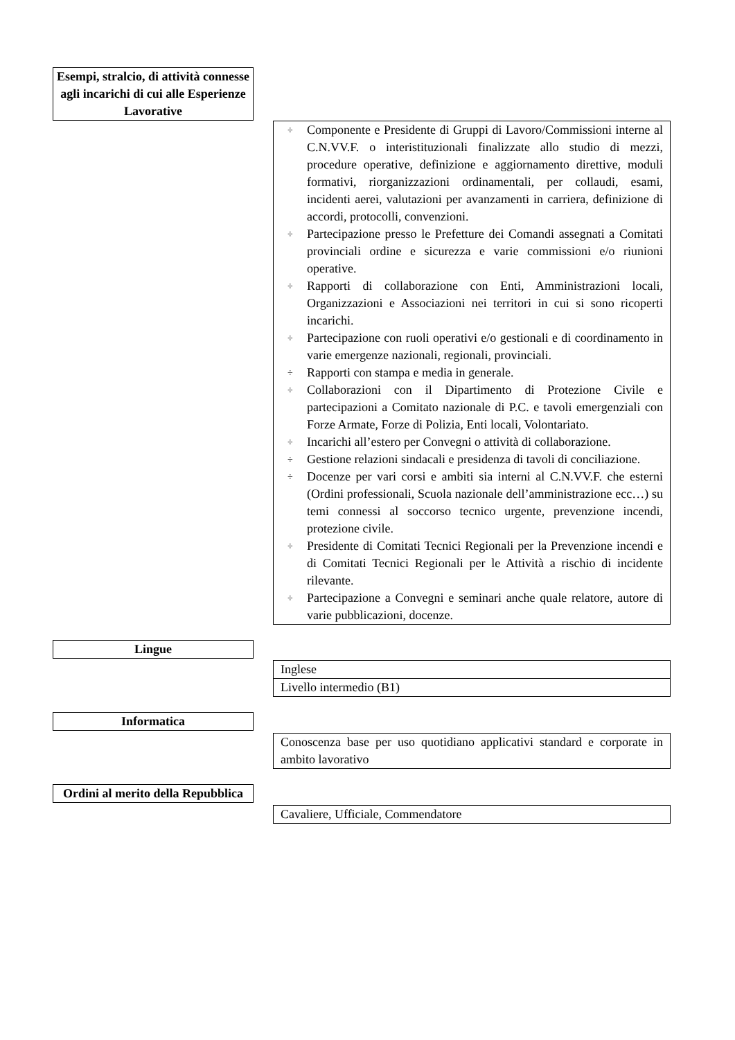Esempi, stralcio, di attività connesse agli incarichi di cui alle Esperienze Lavorative
÷ Componente e Presidente di Gruppi di Lavoro/Commissioni interne al C.N.VV.F. o interistituzionali finalizzate allo studio di mezzi, procedure operative, definizione e aggiornamento direttive, moduli formativi, riorganizzazioni ordinamentali, per collaudi, esami, incidenti aerei, valutazioni per avanzamenti in carriera, definizione di accordi, protocolli, convenzioni.
÷ Partecipazione presso le Prefetture dei Comandi assegnati a Comitati provinciali ordine e sicurezza e varie commissioni e/o riunioni operative.
÷ Rapporti di collaborazione con Enti, Amministrazioni locali, Organizzazioni e Associazioni nei territori in cui si sono ricoperti incarichi.
÷ Partecipazione con ruoli operativi e/o gestionali e di coordinamento in varie emergenze nazionali, regionali, provinciali.
÷ Rapporti con stampa e media in generale.
÷ Collaborazioni con il Dipartimento di Protezione Civile e partecipazioni a Comitato nazionale di P.C. e tavoli emergenziali con Forze Armate, Forze di Polizia, Enti locali, Volontariato.
÷ Incarichi all’estero per Convegni o attività di collaborazione.
÷ Gestione relazioni sindacali e presidenza di tavoli di conciliazione.
÷ Docenze per vari corsi e ambiti sia interni al C.N.VV.F. che esterni (Ordini professionali, Scuola nazionale dell’amministrazione ecc…) su temi connessi al soccorso tecnico urgente, prevenzione incendi, protezione civile.
÷ Presidente di Comitati Tecnici Regionali per la Prevenzione incendi e di Comitati Tecnici Regionali per le Attività a rischio di incidente rilevante.
÷ Partecipazione a Convegni e seminari anche quale relatore, autore di varie pubblicazioni, docenze.
Lingue
Inglese
Livello intermedio (B1)
Informatica
Conoscenza base per uso quotidiano applicativi standard e corporate in ambito lavorativo
Ordini al merito della Repubblica
Cavaliere, Ufficiale, Commendatore